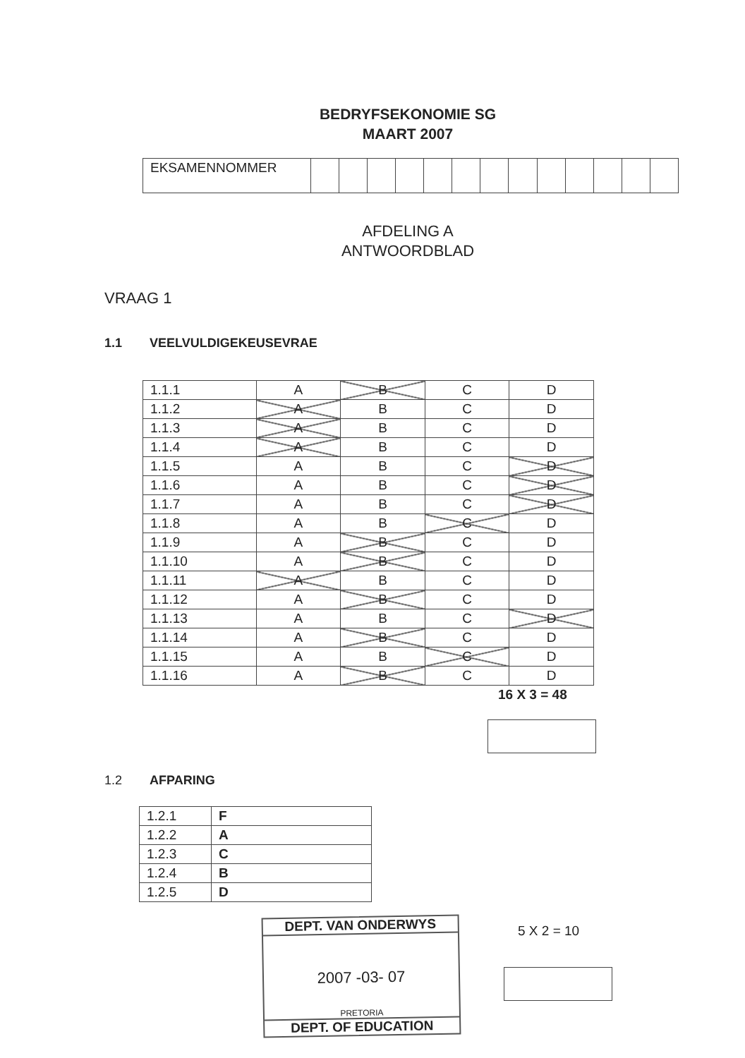BEDRYFSEKONOMIE SG
MAART 2007
| EKSAMENNOMMER | | | | | | | | | | | | | |
AFDELING A
ANTWOORDBLAD
VRAAG 1
1.1 VEELVULDIGEKEUSEVRAE
| 1.1.1 | A | B | C | D |
| 1.1.2 | A | B | C | D |
| 1.1.3 | A | B | C | D |
| 1.1.4 | A | B | C | D |
| 1.1.5 | A | B | C | D |
| 1.1.6 | A | B | C | D |
| 1.1.7 | A | B | C | D |
| 1.1.8 | A | B | C | D |
| 1.1.9 | A | B | C | D |
| 1.1.10 | A | B | C | D |
| 1.1.11 | A | B | C | D |
| 1.1.12 | A | B | C | D |
| 1.1.13 | A | B | C | D |
| 1.1.14 | A | B | C | D |
| 1.1.15 | A | B | C | D |
| 1.1.16 | A | B | C | D |
16 X 3 = 48
1.2 AFPARING
| 1.2.1 | F |
| 1.2.2 | A |
| 1.2.3 | C |
| 1.2.4 | B |
| 1.2.5 | D |
DEPT. VAN ONDERWYS
2007 -03- 07
PRETORIA
DEPT. OF EDUCATION
5 X 2 = 10